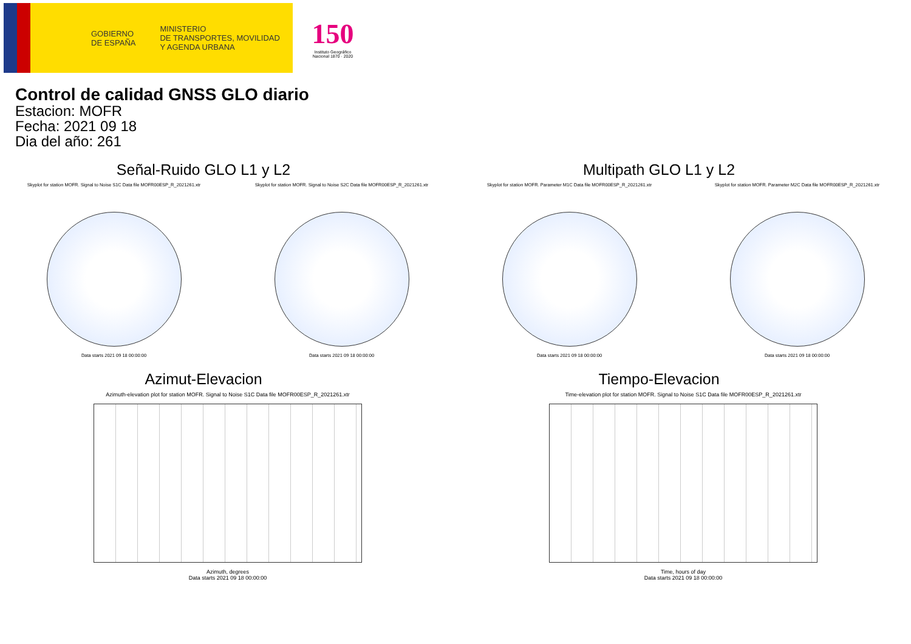GOBIERNO
DE ESPAÑA
MINISTERIO
DE TRANSPORTES, MOVILIDAD
Y AGENDA URBANA
150
Instituto Geográfico
Nacional 1870 · 2020
Control de calidad GNSS GLO diario
Estacion: MOFR
Fecha: 2021 09 18
Dia del año: 261
Señal-Ruido GLO L1 y L2
Skyplot for station MOFR. Signal to Noise S1C Data file MOFR00ESP_R_2021261.xtr
Data starts 2021 09 18 00:00:00
Skyplot for station MOFR. Signal to Noise S2C Data file MOFR00ESP_R_2021261.xtr
Data starts 2021 09 18 00:00:00
Multipath GLO L1 y L2
Skyplot for station MOFR. Parameter M1C Data file MOFR00ESP_R_2021261.xtr
Data starts 2021 09 18 00:00:00
Skyplot for station MOFR. Parameter M2C Data file MOFR00ESP_R_2021261.xtr
Data starts 2021 09 18 00:00:00
Azimut-Elevacion
Azimuth-elevation plot for station MOFR. Signal to Noise S1C Data file MOFR00ESP_R_2021261.xtr
Azimuth, degrees
Data starts 2021 09 18 00:00:00
Tiempo-Elevacion
Time-elevation plot for station MOFR. Signal to Noise S1C Data file MOFR00ESP_R_2021261.xtr
Time, hours of day
Data starts 2021 09 18 00:00:00